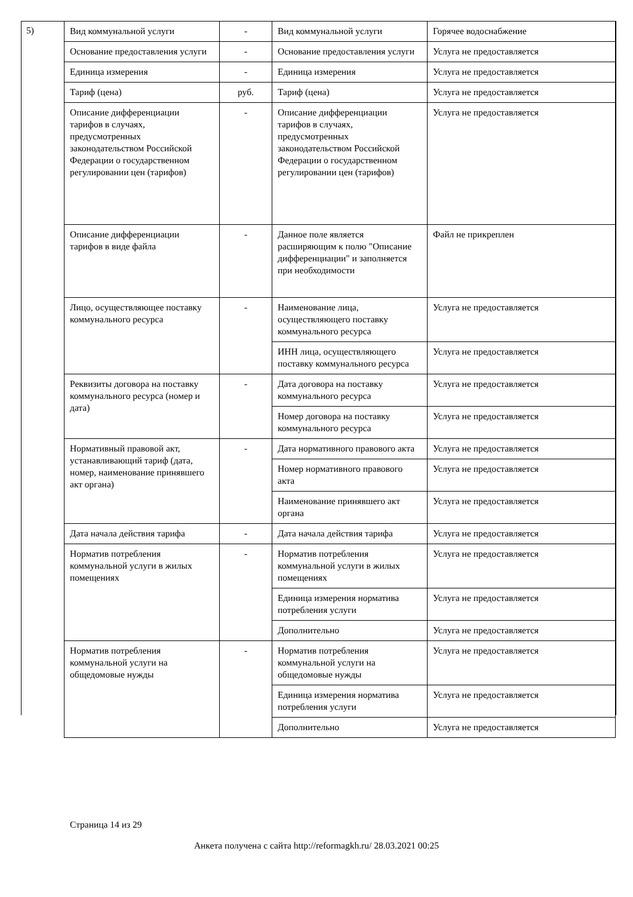5)
| Вид коммунальной услуги | - | Вид коммунальной услуги | Горячее водоснабжение |
| Основание предоставления услуги | - | Основание предоставления услуги | Услуга не предоставляется |
| Единица измерения | - | Единица измерения | Услуга не предоставляется |
| Тариф (цена) | руб. | Тариф (цена) | Услуга не предоставляется |
| Описание дифференциации тарифов в случаях, предусмотренных законодательством Российской Федерации о государственном регулировании цен (тарифов) | - | Описание дифференциации тарифов в случаях, предусмотренных законодательством Российской Федерации о государственном регулировании цен (тарифов) | Услуга не предоставляется |
| Описание дифференциации тарифов в виде файла | - | Данное поле является расширяющим к полю "Описание дифференциации" и заполняется при необходимости | Файл не прикреплен |
| Лицо, осуществляющее поставку коммунального ресурса | - | Наименование лица, осуществляющего поставку коммунального ресурса | Услуга не предоставляется |
| | | ИНН лица, осуществляющего поставку коммунального ресурса | Услуга не предоставляется |
| Реквизиты договора на поставку коммунального ресурса (номер и дата) | - | Дата договора на поставку коммунального ресурса | Услуга не предоставляется |
| | | Номер договора на поставку коммунального ресурса | Услуга не предоставляется |
| Нормативный правовой акт, устанавливающий тариф (дата, номер, наименование принявшего акт органа) | - | Дата нормативного правового акта | Услуга не предоставляется |
| | | Номер нормативного правового акта | Услуга не предоставляется |
| | | Наименование принявшего акт органа | Услуга не предоставляется |
| Дата начала действия тарифа | - | Дата начала действия тарифа | Услуга не предоставляется |
| Норматив потребления коммунальной услуги в жилых помещениях | - | Норматив потребления коммунальной услуги в жилых помещениях | Услуга не предоставляется |
| | | Единица измерения норматива потребления услуги | Услуга не предоставляется |
| | | Дополнительно | Услуга не предоставляется |
| Норматив потребления коммунальной услуги на общедомовые нужды | - | Норматив потребления коммунальной услуги на общедомовые нужды | Услуга не предоставляется |
| | | Единица измерения норматива потребления услуги | Услуга не предоставляется |
| | | Дополнительно | Услуга не предоставляется |
Страница 14 из 29
Анкета получена с сайта http://reformagkh.ru/ 28.03.2021 00:25